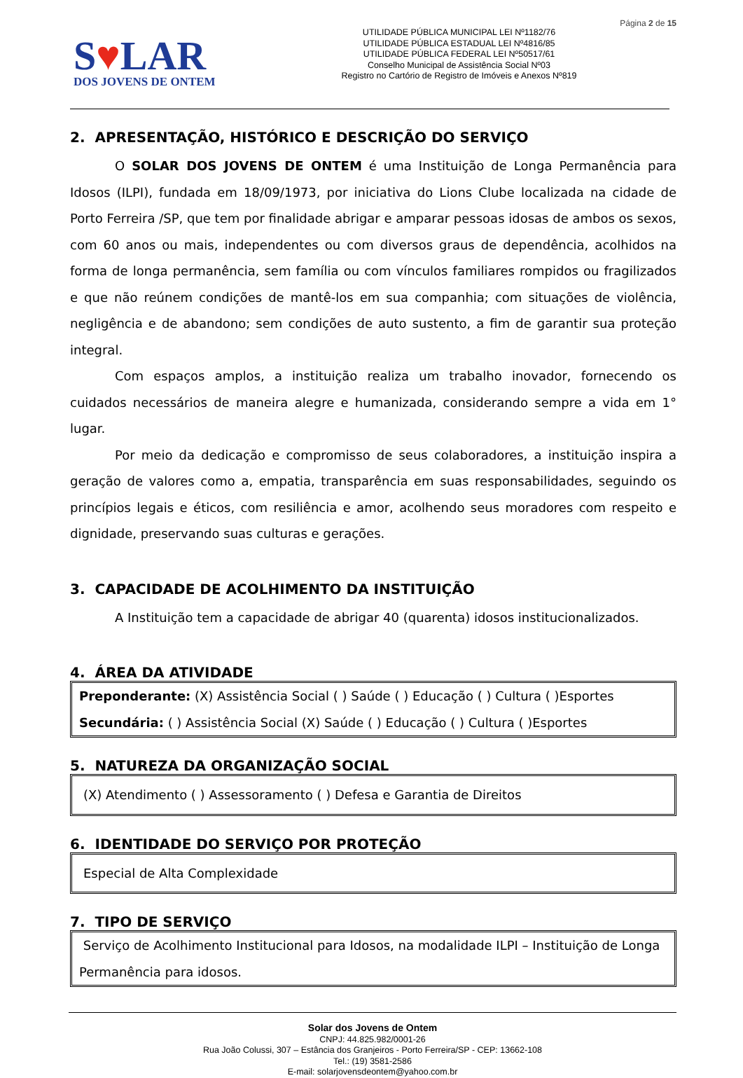Página 2 de 15
S♥LAR
DOS JOVENS DE ONTEM
UTILIDADE PÚBLICA MUNICIPAL LEI Nº1182/76
UTILIDADE PÚBLICA ESTADUAL LEI Nº4816/85
UTILIDADE PÚBLICA FEDERAL LEI Nº50517/61
Conselho Municipal de Assistência Social Nº03
Registro no Cartório de Registro de Imóveis e Anexos Nº819
2. APRESENTAÇÃO, HISTÓRICO E DESCRIÇÃO DO SERVIÇO
O SOLAR DOS JOVENS DE ONTEM é uma Instituição de Longa Permanência para Idosos (ILPI), fundada em 18/09/1973, por iniciativa do Lions Clube localizada na cidade de Porto Ferreira /SP, que tem por finalidade abrigar e amparar pessoas idosas de ambos os sexos, com 60 anos ou mais, independentes ou com diversos graus de dependência, acolhidos na forma de longa permanência, sem família ou com vínculos familiares rompidos ou fragilizados e que não reúnem condições de mantê-los em sua companhia; com situações de violência, negligência e de abandono; sem condições de auto sustento, a fim de garantir sua proteção integral.
Com espaços amplos, a instituição realiza um trabalho inovador, fornecendo os cuidados necessários de maneira alegre e humanizada, considerando sempre a vida em 1° lugar.
Por meio da dedicação e compromisso de seus colaboradores, a instituição inspira a geração de valores como a, empatia, transparência em suas responsabilidades, seguindo os princípios legais e éticos, com resiliência e amor, acolhendo seus moradores com respeito e dignidade, preservando suas culturas e gerações.
3. CAPACIDADE DE ACOLHIMENTO DA INSTITUIÇÃO
A Instituição tem a capacidade de abrigar 40 (quarenta) idosos institucionalizados.
4. ÁREA DA ATIVIDADE
Preponderante: (X) Assistência Social ( ) Saúde ( ) Educação ( ) Cultura ( )Esportes
Secundária: ( ) Assistência Social (X) Saúde ( ) Educação ( ) Cultura ( )Esportes
5. NATUREZA DA ORGANIZAÇÃO SOCIAL
(X) Atendimento ( ) Assessoramento ( ) Defesa e Garantia de Direitos
6. IDENTIDADE DO SERVIÇO POR PROTEÇÃO
Especial de Alta Complexidade
7. TIPO DE SERVIÇO
Serviço de Acolhimento Institucional para Idosos, na modalidade ILPI – Instituição de Longa Permanência para idosos.
Solar dos Jovens de Ontem
CNPJ: 44.825.982/0001-26
Rua João Colussi, 307 – Estância dos Granjeiros - Porto Ferreira/SP - CEP: 13662-108
Tel.: (19) 3581-2586
E-mail: solarjovensdeontem@yahoo.com.br